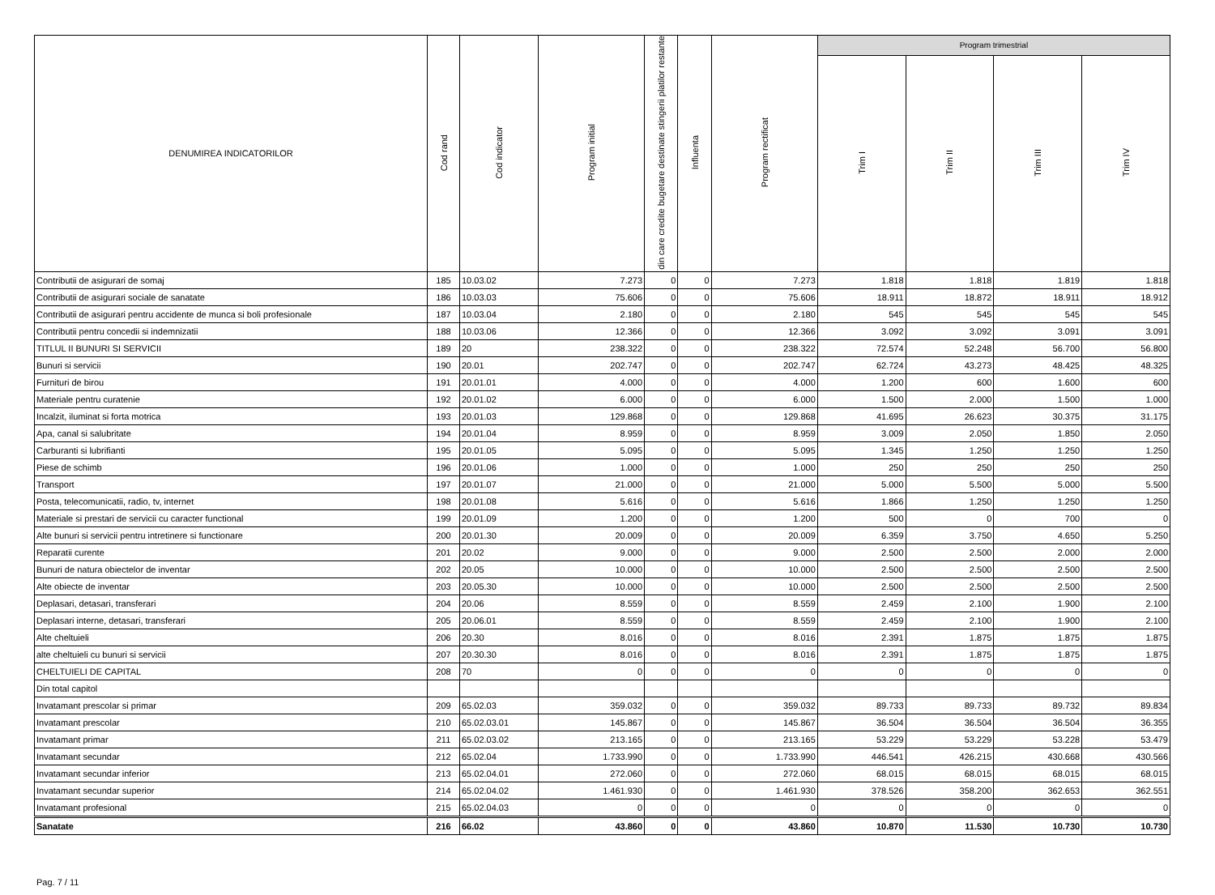| DENUMIREA INDICATORILOR | Cod rand | Cod indicator | Program initial | din care credite bugetare destinate stingerii platilor restante | Influenta | Program rectificat | Program trimestrial | | | |
| --- | --- | --- | --- | --- | --- | --- | --- | --- | --- | --- |
| | | | | | | | Trim I | Trim II | Trim III | Trim IV |
| Contributii de asigurari de somaj | 185 | 10.03.02 | 7.273 | 0 | 0 | 7.273 | 1.818 | 1.818 | 1.819 | 1.818 |
| Contributii de asigurari sociale de sanatate | 186 | 10.03.03 | 75.606 | 0 | 0 | 75.606 | 18.911 | 18.872 | 18.911 | 18.912 |
| Contributii de asigurari pentru accidente de munca si boli profesionale | 187 | 10.03.04 | 2.180 | 0 | 0 | 2.180 | 545 | 545 | 545 | 545 |
| Contributii pentru concedii si indemnizatii | 188 | 10.03.06 | 12.366 | 0 | 0 | 12.366 | 3.092 | 3.092 | 3.091 | 3.091 |
| TITLUL II BUNURI SI SERVICII | 189 | 20 | 238.322 | 0 | 0 | 238.322 | 72.574 | 52.248 | 56.700 | 56.800 |
| Bunuri si servicii | 190 | 20.01 | 202.747 | 0 | 0 | 202.747 | 62.724 | 43.273 | 48.425 | 48.325 |
| Furnituri de birou | 191 | 20.01.01 | 4.000 | 0 | 0 | 4.000 | 1.200 | 600 | 1.600 | 600 |
| Materiale pentru curatenie | 192 | 20.01.02 | 6.000 | 0 | 0 | 6.000 | 1.500 | 2.000 | 1.500 | 1.000 |
| Incalzit, iluminat si forta motrica | 193 | 20.01.03 | 129.868 | 0 | 0 | 129.868 | 41.695 | 26.623 | 30.375 | 31.175 |
| Apa, canal si salubritate | 194 | 20.01.04 | 8.959 | 0 | 0 | 8.959 | 3.009 | 2.050 | 1.850 | 2.050 |
| Carburanti si lubrifianti | 195 | 20.01.05 | 5.095 | 0 | 0 | 5.095 | 1.345 | 1.250 | 1.250 | 1.250 |
| Piese de schimb | 196 | 20.01.06 | 1.000 | 0 | 0 | 1.000 | 250 | 250 | 250 | 250 |
| Transport | 197 | 20.01.07 | 21.000 | 0 | 0 | 21.000 | 5.000 | 5.500 | 5.000 | 5.500 |
| Posta, telecomunicatii, radio, tv, internet | 198 | 20.01.08 | 5.616 | 0 | 0 | 5.616 | 1.866 | 1.250 | 1.250 | 1.250 |
| Materiale si prestari de servicii cu caracter functional | 199 | 20.01.09 | 1.200 | 0 | 0 | 1.200 | 500 | 0 | 700 | 0 |
| Alte bunuri si servicii pentru intretinere si functionare | 200 | 20.01.30 | 20.009 | 0 | 0 | 20.009 | 6.359 | 3.750 | 4.650 | 5.250 |
| Reparatii curente | 201 | 20.02 | 9.000 | 0 | 0 | 9.000 | 2.500 | 2.500 | 2.000 | 2.000 |
| Bunuri de natura obiectelor de inventar | 202 | 20.05 | 10.000 | 0 | 0 | 10.000 | 2.500 | 2.500 | 2.500 | 2.500 |
| Alte obiecte de inventar | 203 | 20.05.30 | 10.000 | 0 | 0 | 10.000 | 2.500 | 2.500 | 2.500 | 2.500 |
| Deplasari, detasari, transferari | 204 | 20.06 | 8.559 | 0 | 0 | 8.559 | 2.459 | 2.100 | 1.900 | 2.100 |
| Deplasari interne, detasari, transferari | 205 | 20.06.01 | 8.559 | 0 | 0 | 8.559 | 2.459 | 2.100 | 1.900 | 2.100 |
| Alte cheltuieli | 206 | 20.30 | 8.016 | 0 | 0 | 8.016 | 2.391 | 1.875 | 1.875 | 1.875 |
| alte cheltuieli cu bunuri si servicii | 207 | 20.30.30 | 8.016 | 0 | 0 | 8.016 | 2.391 | 1.875 | 1.875 | 1.875 |
| CHELTUIELI DE CAPITAL | 208 | 70 | 0 | 0 | 0 | 0 | 0 | 0 | 0 | 0 |
| Din total capitol | | | | | | | | | | |
| Invatamant prescolar si primar | 209 | 65.02.03 | 359.032 | 0 | 0 | 359.032 | 89.733 | 89.733 | 89.732 | 89.834 |
| Invatamant prescolar | 210 | 65.02.03.01 | 145.867 | 0 | 0 | 145.867 | 36.504 | 36.504 | 36.504 | 36.355 |
| Invatamant primar | 211 | 65.02.03.02 | 213.165 | 0 | 0 | 213.165 | 53.229 | 53.229 | 53.228 | 53.479 |
| Invatamant secundar | 212 | 65.02.04 | 1.733.990 | 0 | 0 | 1.733.990 | 446.541 | 426.215 | 430.668 | 430.566 |
| Invatamant secundar inferior | 213 | 65.02.04.01 | 272.060 | 0 | 0 | 272.060 | 68.015 | 68.015 | 68.015 | 68.015 |
| Invatamant secundar superior | 214 | 65.02.04.02 | 1.461.930 | 0 | 0 | 1.461.930 | 378.526 | 358.200 | 362.653 | 362.551 |
| Invatamant profesional | 215 | 65.02.04.03 | 0 | 0 | 0 | 0 | 0 | 0 | 0 | 0 |
| Sanatate | 216 | 66.02 | 43.860 | 0 | 0 | 43.860 | 10.870 | 11.530 | 10.730 | 10.730 |
Pag. 7 / 11